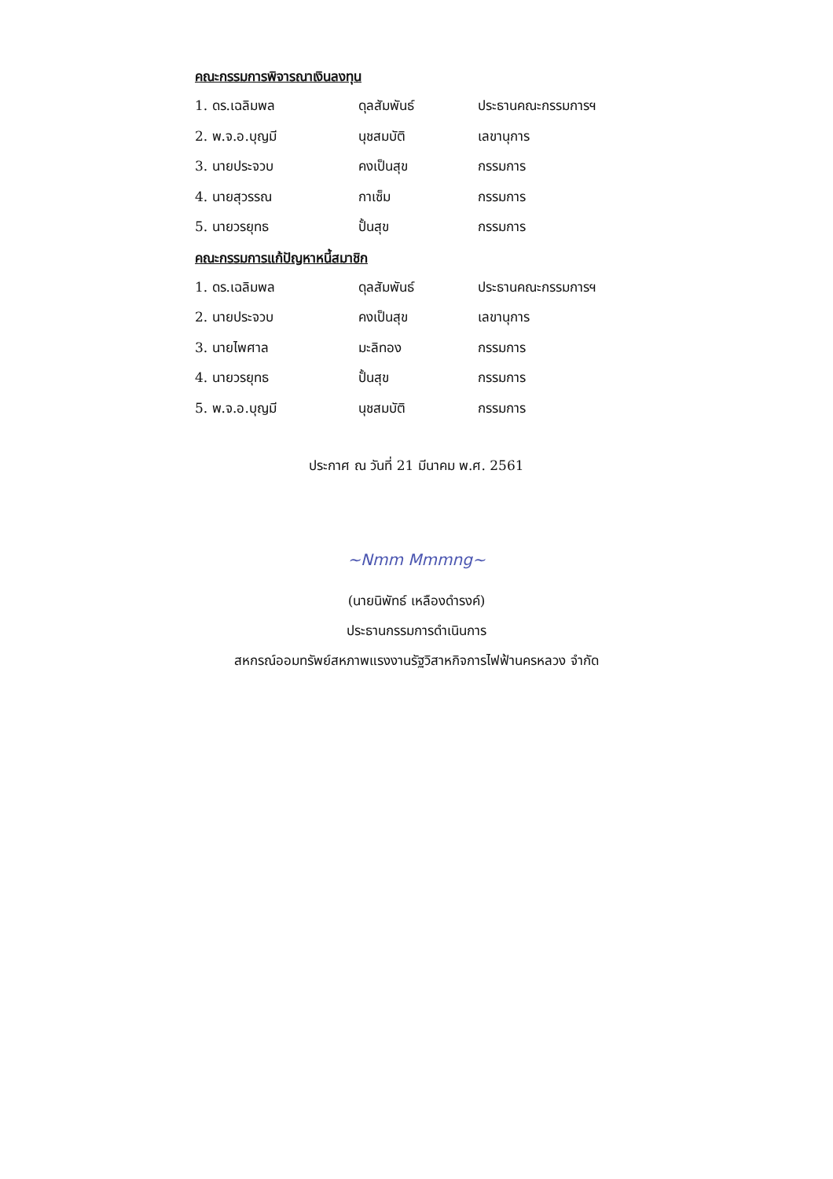คณะกรรมการพิจารณาเงินลงทุน
| 1. ดร.เฉลิมพล | ดุลสัมพันธ์ | ประธานคณะกรรมการฯ |
| 2. พ.จ.อ.บุญมี | นุชสมบัติ | เลขานุการ |
| 3. นายประจวบ | คงเป็นสุข | กรรมการ |
| 4. นายสุวรรณ | กาเซ็ม | กรรมการ |
| 5. นายวรยุทธ | ปั้นสุข | กรรมการ |
คณะกรรมการแก้ปัญหาหนี้สมาชิก
| 1. ดร.เฉลิมพล | ดุลสัมพันธ์ | ประธานคณะกรรมการฯ |
| 2. นายประจวบ | คงเป็นสุข | เลขานุการ |
| 3. นายไพศาล | มะลิทอง | กรรมการ |
| 4. นายวรยุทธ | ปั้นสุข | กรรมการ |
| 5. พ.จ.อ.บุญมี | นุชสมบัติ | กรรมการ |
ประกาศ ณ วันที่ 21 มีนาคม พ.ศ. 2561
~Nmm Mmmng~
(นายนิพัทธ์ เหลืองดำรงค์)
ประธานกรรมการดำเนินการ
สหกรณ์ออมทรัพย์สหภาพแรงงานรัฐวิสาหกิจการไฟฟ้านครหลวง จำกัด